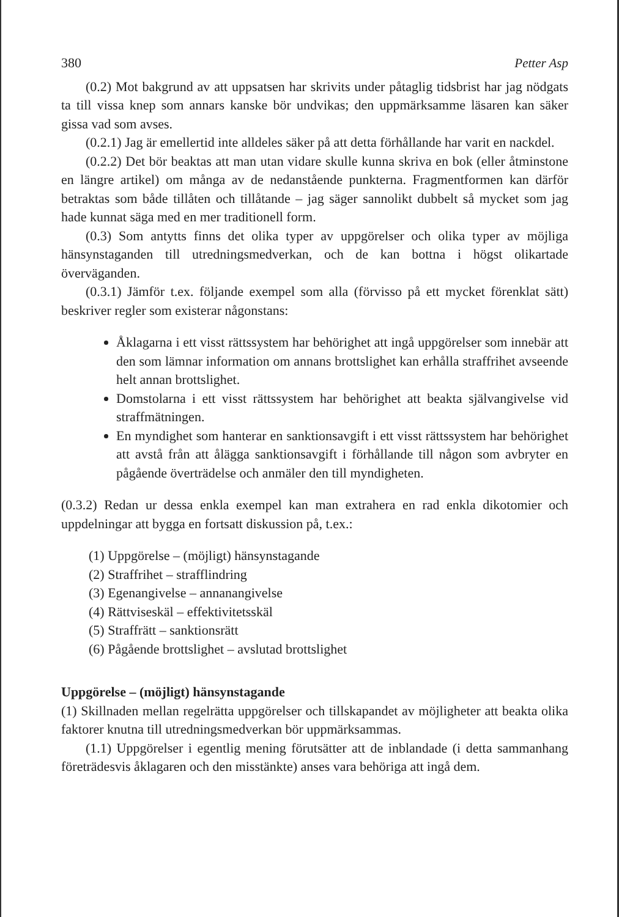380 Petter Asp
(0.2) Mot bakgrund av att uppsatsen har skrivits under påtaglig tidsbrist har jag nödgats ta till vissa knep som annars kanske bör undvikas; den uppmärksamme läsaren kan säker gissa vad som avses.
(0.2.1) Jag är emellertid inte alldeles säker på att detta förhållande har varit en nackdel.
(0.2.2) Det bör beaktas att man utan vidare skulle kunna skriva en bok (eller åtminstone en längre artikel) om många av de nedanstående punkterna. Fragmentformen kan därför betraktas som både tillåten och tillåtande – jag säger sannolikt dubbelt så mycket som jag hade kunnat säga med en mer traditionell form.
(0.3) Som antytts finns det olika typer av uppgörelser och olika typer av möjliga hänsynstaganden till utredningsmedverkan, och de kan bottna i högst olikartade överväganden.
(0.3.1) Jämför t.ex. följande exempel som alla (förvisso på ett mycket förenklat sätt) beskriver regler som existerar någonstans:
Åklagarna i ett visst rättssystem har behörighet att ingå uppgörelser som innebär att den som lämnar information om annans brottslighet kan erhålla straffrihet avseende helt annan brottslighet.
Domstolarna i ett visst rättssystem har behörighet att beakta självangivelse vid straffmätningen.
En myndighet som hanterar en sanktionsavgift i ett visst rättssystem har behörighet att avstå från att ålägga sanktionsavgift i förhållande till någon som avbryter en pågående överträdelse och anmäler den till myndigheten.
(0.3.2) Redan ur dessa enkla exempel kan man extrahera en rad enkla dikotomier och uppdelningar att bygga en fortsatt diskussion på, t.ex.:
(1) Uppgörelse – (möjligt) hänsynstagande
(2) Straffrihet – strafflindring
(3) Egenangivelse – annanangivelse
(4) Rättviseskäl – effektivitetsskäl
(5) Straffrätt – sanktionsrätt
(6) Pågående brottslighet – avslutad brottslighet
Uppgörelse – (möjligt) hänsynstagande
(1) Skillnaden mellan regelrätta uppgörelser och tillskapandet av möjligheter att beakta olika faktorer knutna till utredningsmedverkan bör uppmärksammas.
(1.1) Uppgörelser i egentlig mening förutsätter att de inblandade (i detta sammanhang företrädesvis åklagaren och den misstänkte) anses vara behöriga att ingå dem.